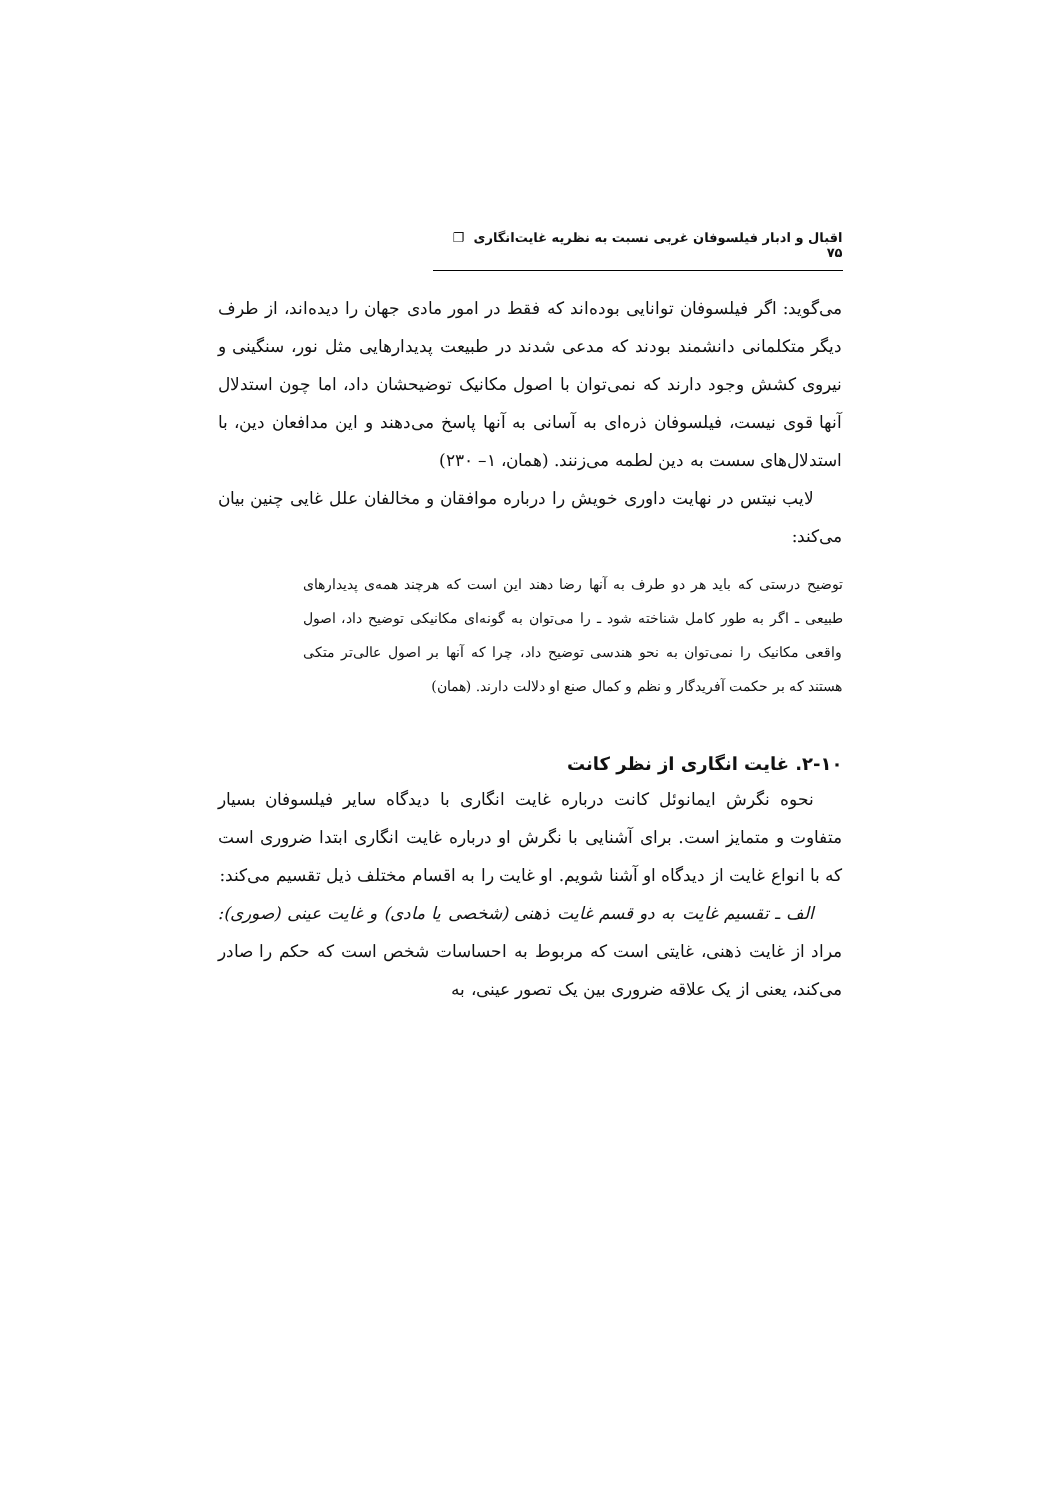اقبال و ادبار فیلسوفان غربی نسبت به نظریه غایت‌انگاری ❐ ۷۵
می‌گوید: اگر فیلسوفان توانایی بوده‌اند که فقط در امور مادی جهان را دیده‌اند، از طرف دیگر متکلمانی دانشمند بودند که مدعی شدند در طبیعت پدیدارهایی مثل نور، سنگینی و نیروی کشش وجود دارند که نمی‌توان با اصول مکانیک توضیحشان داد، اما چون استدلال آنها قوی نیست، فیلسوفان ذره‌ای به آسانی به آنها پاسخ می‌دهند و این مدافعان دین، با استدلال‌های سست به دین لطمه می‌زنند. (همان، ۱– ۲۳۰)
لایب نیتس در نهایت داوری خویش را درباره موافقان و مخالفان علل غایی چنین بیان می‌کند:
توضیح درستی که باید هر دو طرف به آنها رضا دهند این است که هرچند همه‌ی پدیدارهای طبیعی ـ اگر به طور کامل شناخته شود ـ را می‌توان به گونه‌ای مکانیکی توضیح داد، اصول واقعی مکانیک را نمی‌توان به نحو هندسی توضیح داد، چرا که آنها بر اصول عالی‌تر متکی هستند که بر حکمت آفریدگار و نظم و کمال صنع او دلالت دارند. (همان)
۲-۱۰. غایت انگاری از نظر کانت
نحوه نگرش ایمانوئل کانت درباره غایت انگاری با دیدگاه سایر فیلسوفان بسیار متفاوت و متمایز است. برای آشنایی با نگرش او درباره غایت انگاری ابتدا ضروری است که با انواع غایت از دیدگاه او آشنا شویم. او غایت را به اقسام مختلف ذیل تقسیم می‌کند:
الف ـ تقسیم غایت به دو قسم غایت ذهنی (شخصی یا مادی) و غایت عینی (صوری): مراد از غایت ذهنی، غایتی است که مربوط به احساسات شخص است که حکم را صادر می‌کند، یعنی از یک علاقه ضروری بین یک تصور عینی، به